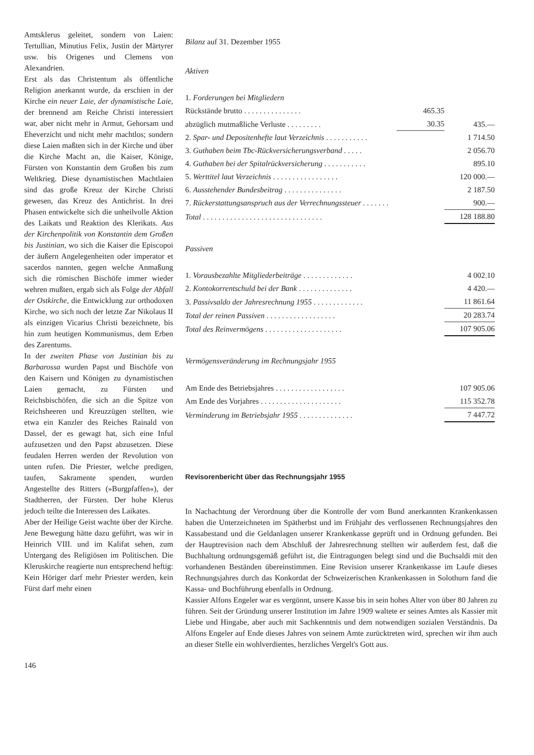Amtsklerus geleitet, sondern von Laien: Tertullian, Minutius Felix, Justin der Märtyrer usw. bis Origenes und Clemens von Alexandrien.
Erst als das Christentum als öffentliche Religion anerkannt wurde, da erschien in der Kirche ein neuer Laie, der dynamistische Laie, der brennend am Reiche Christi interessiert war, aber nicht mehr in Armut, Gehorsam und Eheverzicht und nicht mehr machtlos; sondern diese Laien maßten sich in der Kirche und über die Kirche Macht an, die Kaiser, Könige, Fürsten von Konstantin dem Großen bis zum Weltkrieg. Diese dynamistischen Machtlaien sind das große Kreuz der Kirche Christi gewesen, das Kreuz des Antichrist. In drei Phasen entwickelte sich die unheilvolle Aktion des Laikats und Reaktion des Klerikats. Aus der Kirchenpolitik von Konstantin dem Großen bis Justinian, wo sich die Kaiser die Episcopoi der äußern Angelegenheiten oder imperator et sacerdos nannten, gegen welche Anmaßung sich die römischen Bischöfe immer wieder wehren mußten, ergab sich als Folge der Abfall der Ostkirche, die Entwicklung zur orthodoxen Kirche, wo sich noch der letzte Zar Nikolaus II als einzigen Vicarius Christi bezeichnete, bis hin zum heutigen Kommunismus, dem Erben des Zarentums.
In der zweiten Phase von Justinian bis zu Barbarossa wurden Papst und Bischöfe von den Kaisern und Königen zu dynamistischen Laien gemacht, zu Fürsten und Reichsbischöfen, die sich an die Spitze von Reichsheeren und Kreuzzügen stellten, wie etwa ein Kanzler des Reiches Rainald von Dassel, der es gewagt hat, sich eine Inful aufzusetzen und den Papst abzusetzen. Diese feudalen Herren werden der Revolution von unten rufen. Die Priester, welche predigen, taufen, Sakramente spenden, wurden Angestellte des Ritters (»Burgpfaffen«), der Stadtherren, der Fürsten. Der hohe Klerus jedoch teilte die Interessen des Laikates.
Aber der Heilige Geist wachte über der Kirche. Jene Bewegung hätte dazu geführt, was wir in Heinrich VIII. und im Kalifat sehen, zum Untergang des Religiösen im Politischen. Die Kleruskirche reagierte nun entsprechend heftig: Kein Höriger darf mehr Priester werden, kein Fürst darf mehr einen
Bilanz auf 31. Dezember 1955
Aktiven
| 1. Forderungen bei Mitgliedern | | |
| Rückstände brutto . . . . . . . . . . . . . . . | 465.35 | |
| abzüglich mutmaßliche Verluste . . . . . . . . . | 30.35 | 435.— |
| 2. Spar- und Depositenhefte laut Verzeichnis . . . . . . . . . . . | | 1 714.50 |
| 3. Guthaben beim Tbc-Rückversicherungsverband . . . . . | | 2 056.70 |
| 4. Guthaben bei der Spitalrückversicherung . . . . . . . . . . . | | 895.10 |
| 5. Werttitel laut Verzeichnis . . . . . . . . . . . . . . . . . | | 120 000.— |
| 6. Ausstehender Bundesbeitrag . . . . . . . . . . . . . . . | | 2 187.50 |
| 7. Rückerstattungsanspruch aus der Verrechnungssteuer . . . . . . . | | 900.— |
| Total . . . . . . . . . . . . . . . . . . . . . . . . . . . . . . . | | 128 188.80 |
Passiven
| 1. Vorausbezahlte Mitgliederbeiträge . . . . . . . . . . . . . | | 4 002.10 |
| 2. Kontokorrentschuld bei der Bank . . . . . . . . . . . . . . | | 4 420.— |
| 3. Passivsaldo der Jahresrechnung 1955 . . . . . . . . . . . . . | | 11 861.64 |
| Total der reinen Passiven . . . . . . . . . . . . . . . . . . | | 20 283.74 |
| Total des Reinvermögens . . . . . . . . . . . . . . . . . . . . | | 107 905.06 |
Vermögensveränderung im Rechnungsjahr 1955
| Am Ende des Betriebsjahres . . . . . . . . . . . . . . . . . . | | 107 905.06 |
| Am Ende des Vorjahres . . . . . . . . . . . . . . . . . . . . . | | 115 352.78 |
| Verminderung im Betriebsjahr 1955 . . . . . . . . . . . . . . | | 7 447.72 |
Revisorenbericht über das Rechnungsjahr 1955
In Nachachtung der Verordnung über die Kontrolle der vom Bund anerkannten Krankenkassen haben die Unterzeichneten im Spätherbst und im Frühjahr des verflossenen Rechnungsjahres den Kassabestand und die Geldanlagen unserer Krankenkasse geprüft und in Ordnung gefunden. Bei der Hauptrevision nach dem Abschluß der Jahresrechnung stellten wir außerdem fest, daß die Buchhaltung ordnungsgemäß geführt ist, die Eintragungen belegt sind und die Buchsaldi mit den vorhandenen Beständen übereinstimmen. Eine Revision unserer Krankenkasse im Laufe dieses Rechnungsjahres durch das Konkordat der Schweizerischen Krankenkassen in Solothurn fand die Kassa- und Buchführung ebenfalls in Ordnung.
Kassier Alfons Engeler war es vergönnt, unsere Kasse bis in sein hohes Alter von über 80 Jahren zu führen. Seit der Gründung unserer Institution im Jahre 1909 waltete er seines Amtes als Kassier mit Liebe und Hingabe, aber auch mit Sachkenntnis und dem notwendigen sozialen Verständnis. Da Alfons Engeler auf Ende dieses Jahres von seinem Amte zurücktreten wird, sprechen wir ihm auch an dieser Stelle ein wohlverdientes, herzliches Vergelt's Gott aus.
146